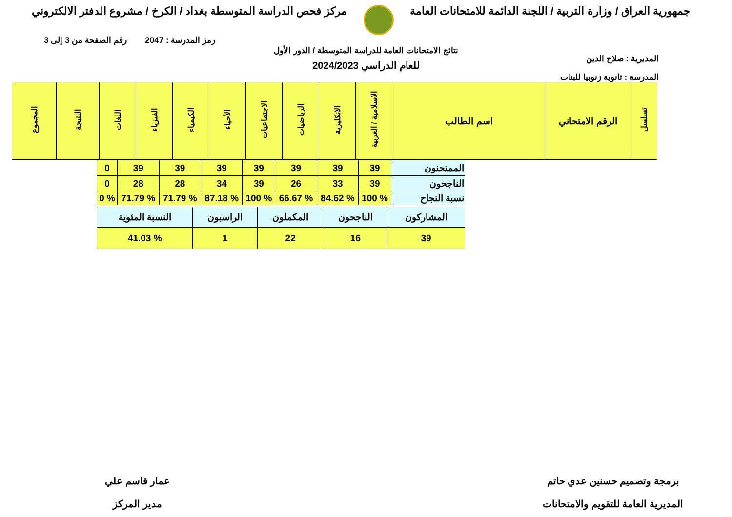جمهورية العراق / وزارة التربية / اللجنة الدائمة للامتحانات العامة
مركز فحص الدراسة المتوسطة بغداد / الكرخ / مشروع الدفتر الالكتروني
رمز المدرسة : 2047 رقم الصفحة من 3 إلى 3
المديرية : صلاح الدين
المدرسة : ثانوية زنوبيا للبنات
نتائج الامتحانات العامة للدراسة المتوسطة / الدور الأول
للعام الدراسي 2024/2023
| تسلسل | الرقم الامتحاني | اسم الطالب | الاسلامية / العربية | الانكليزية | الرياضيات | الاجتماعيات | الأحياء | الكيمياء | الفيزياء | اللغات | النتيجة | المجموع |
| --- | --- | --- | --- | --- | --- | --- | --- | --- | --- | --- | --- | --- |
| الممتحنون | 39 | 39 | 39 | 39 | 39 | 39 | 39 | 0 |
| الناجحون | 39 | 33 | 26 | 39 | 34 | 28 | 28 | 0 |
| نسبة النجاح | % 100 | % 84.62 | % 66.67 | % 100 | % 87.18 | % 71.79 | % 71.79 | % 0 |
| المشاركون | الناجحون | المكملون | الراسبون | النسبة المئوية |
| 39 | 16 | 22 | 1 | % 41.03 |
برمجة وتصميم حسنين عدي حاتم
المديرية العامة للتقويم والامتحانات
عمار قاسم علي
مدير المركز